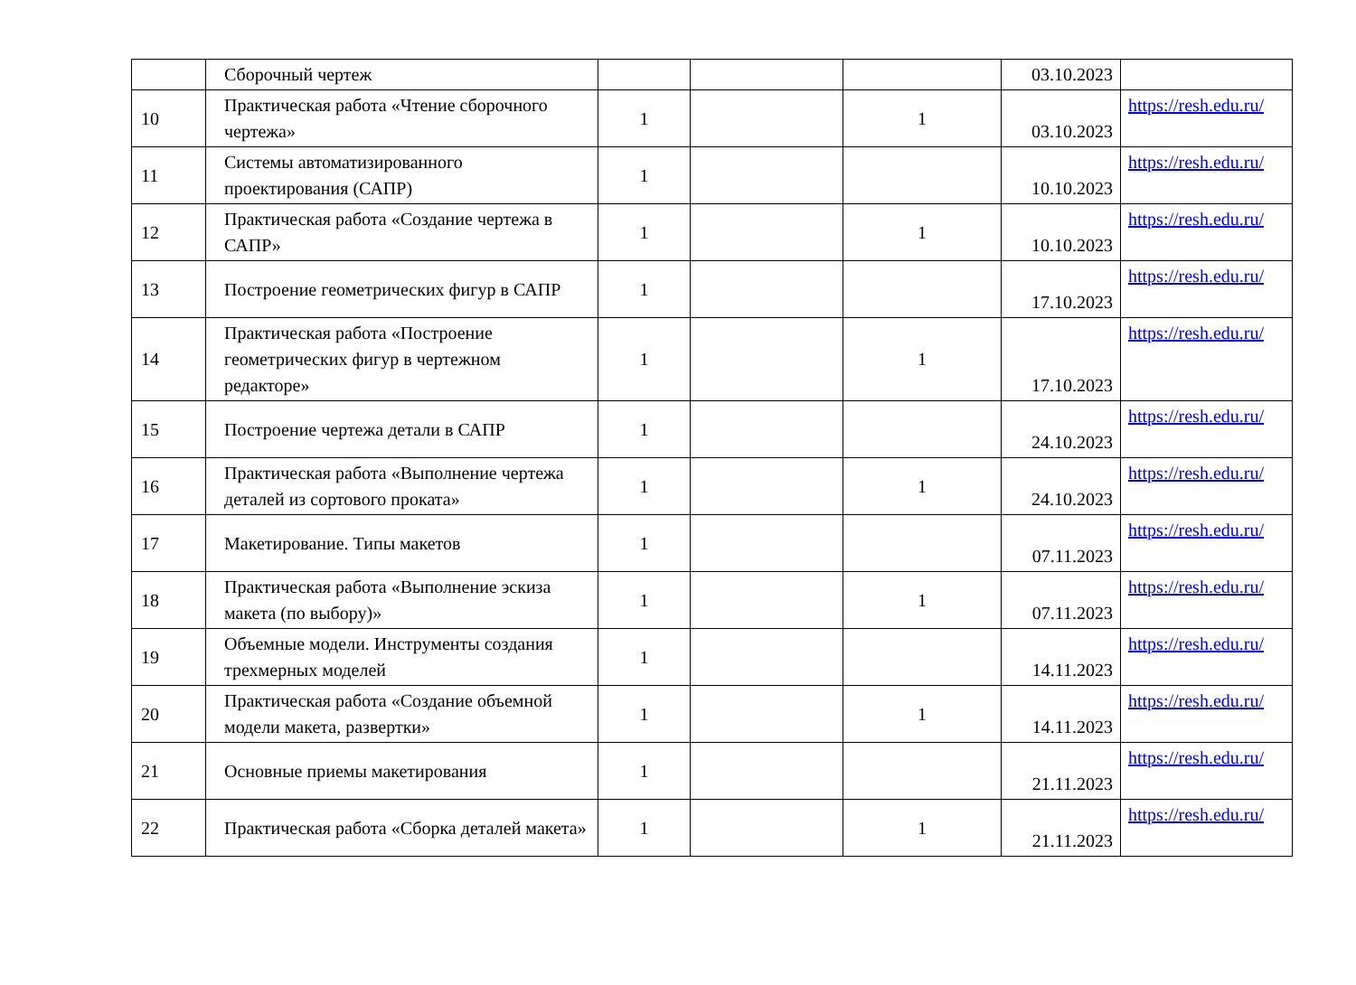| | Сборочный чертеж | | | | 03.10.2023 | |
| 10 | Практическая работа «Чтение сборочного чертежа» | 1 | | 1 | 03.10.2023 | https://resh.edu.ru/ |
| 11 | Системы автоматизированного проектирования (САПР) | 1 | | | 10.10.2023 | https://resh.edu.ru/ |
| 12 | Практическая работа «Создание чертежа в САПР» | 1 | | 1 | 10.10.2023 | https://resh.edu.ru/ |
| 13 | Построение геометрических фигур в САПР | 1 | | | 17.10.2023 | https://resh.edu.ru/ |
| 14 | Практическая работа «Построение геометрических фигур в чертежном редакторе» | 1 | | 1 | 17.10.2023 | https://resh.edu.ru/ |
| 15 | Построение чертежа детали в САПР | 1 | | | 24.10.2023 | https://resh.edu.ru/ |
| 16 | Практическая работа «Выполнение чертежа деталей из сортового проката» | 1 | | 1 | 24.10.2023 | https://resh.edu.ru/ |
| 17 | Макетирование. Типы макетов | 1 | | | 07.11.2023 | https://resh.edu.ru/ |
| 18 | Практическая работа «Выполнение эскиза макета (по выбору)» | 1 | | 1 | 07.11.2023 | https://resh.edu.ru/ |
| 19 | Объемные модели. Инструменты создания трехмерных моделей | 1 | | | 14.11.2023 | https://resh.edu.ru/ |
| 20 | Практическая работа «Создание объемной модели макета, развертки» | 1 | | 1 | 14.11.2023 | https://resh.edu.ru/ |
| 21 | Основные приемы макетирования | 1 | | | 21.11.2023 | https://resh.edu.ru/ |
| 22 | Практическая работа «Сборка деталей макета» | 1 | | 1 | 21.11.2023 | https://resh.edu.ru/ |